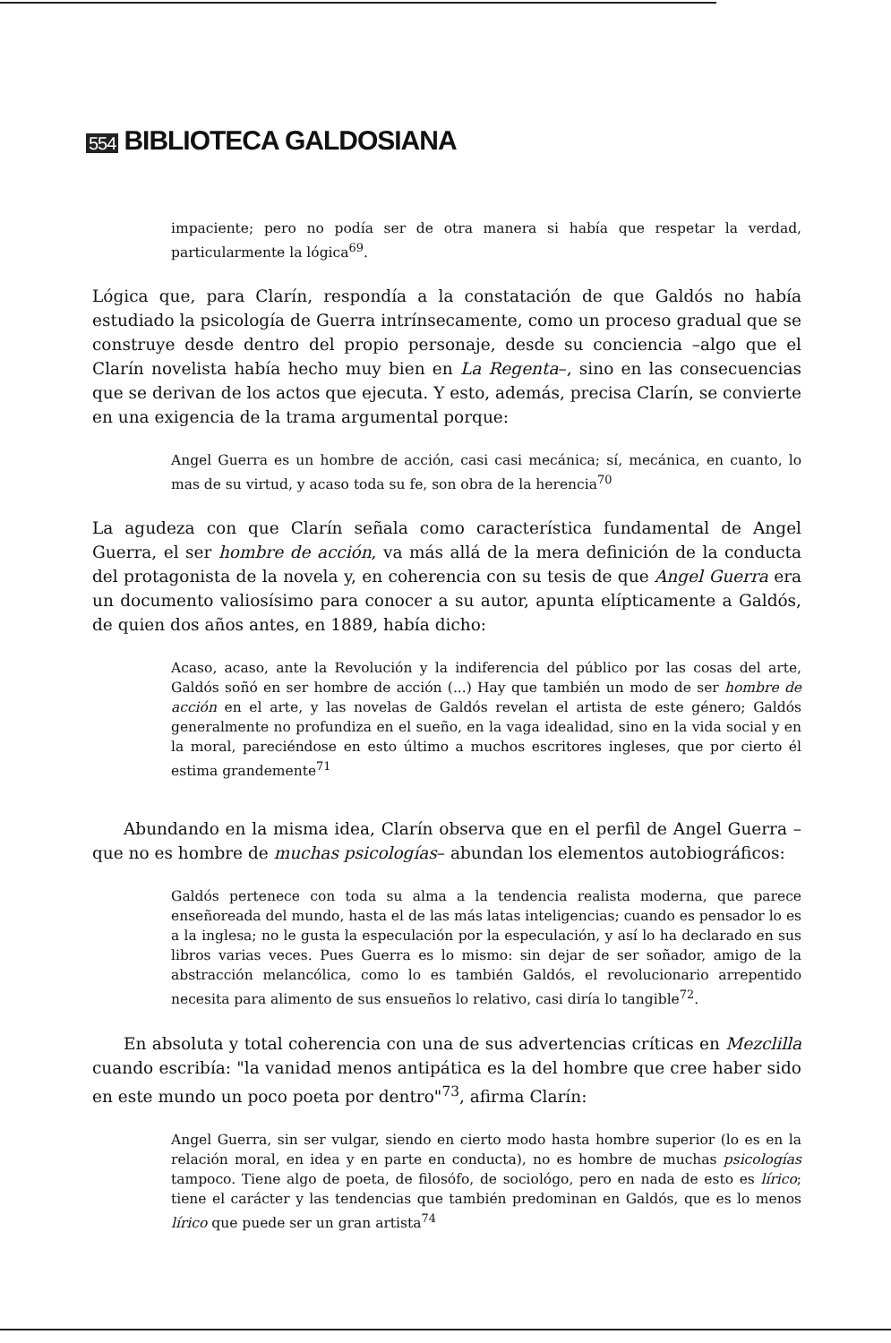554 BIBLIOTECA GALDOSIANA
impaciente; pero no podía ser de otra manera si había que respetar la verdad, particularmente la lógica<sup>69</sup>.
Lógica que, para Clarín, respondía a la constatación de que Galdós no había estudiado la psicología de Guerra intrínsecamente, como un proceso gradual que se construye desde dentro del propio personaje, desde su conciencia –algo que el Clarín novelista había hecho muy bien en La Regenta–, sino en las consecuencias que se derivan de los actos que ejecuta. Y esto, además, precisa Clarín, se convierte en una exigencia de la trama argumental porque:
Angel Guerra es un hombre de acción, casi casi mecánica; sí, mecánica, en cuanto, lo mas de su virtud, y acaso toda su fe, son obra de la herencia<sup>70</sup>
La agudeza con que Clarín señala como característica fundamental de Angel Guerra, el ser hombre de acción, va más allá de la mera definición de la conducta del protagonista de la novela y, en coherencia con su tesis de que Angel Guerra era un documento valiosísimo para conocer a su autor, apunta elípticamente a Galdós, de quien dos años antes, en 1889, había dicho:
Acaso, acaso, ante la Revolución y la indiferencia del público por las cosas del arte, Galdós soñó en ser hombre de acción (...) Hay que también un modo de ser hombre de acción en el arte, y las novelas de Galdós revelan el artista de este género; Galdós generalmente no profundiza en el sueño, en la vaga idealidad, sino en la vida social y en la moral, pareciéndose en esto último a muchos escritores ingleses, que por cierto él estima grandemente<sup>71</sup>
Abundando en la misma idea, Clarín observa que en el perfil de Angel Guerra –que no es hombre de muchas psicologías– abundan los elementos autobiográficos:
Galdós pertenece con toda su alma a la tendencia realista moderna, que parece enseñoreada del mundo, hasta el de las más latas inteligencias; cuando es pensador lo es a la inglesa; no le gusta la especulación por la especulación, y así lo ha declarado en sus libros varias veces. Pues Guerra es lo mismo: sin dejar de ser soñador, amigo de la abstracción melancólica, como lo es también Galdós, el revolucionario arrepentido necesita para alimento de sus ensueños lo relativo, casi diría lo tangible<sup>72</sup>.
En absoluta y total coherencia con una de sus advertencias críticas en Mezclilla cuando escribía: "la vanidad menos antipática es la del hombre que cree haber sido en este mundo un poco poeta por dentro"<sup>73</sup>, afirma Clarín:
Angel Guerra, sin ser vulgar, siendo en cierto modo hasta hombre superior (lo es en la relación moral, en idea y en parte en conducta), no es hombre de muchas psicologías tampoco. Tiene algo de poeta, de filosófo, de sociológo, pero en nada de esto es lírico; tiene el carácter y las tendencias que también predominan en Galdós, que es lo menos lírico que puede ser un gran artista<sup>74</sup>